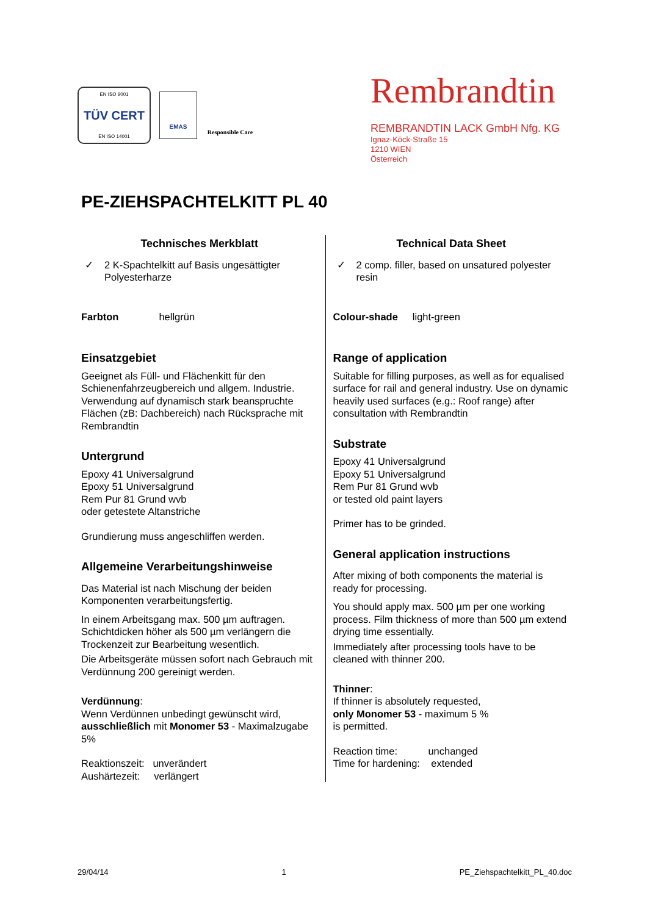EN ISO 9001
TÜV CERT
EN ISO 14001
EMAS
Responsible Care
Rembrandtin
REMBRANDTIN LACK GmbH Nfg. KG
Ignaz-Köck-Straße 15
1210 WIEN
Österreich
PE-ZIEHSPACHTELKITT PL 40
Technisches Merkblatt
✓ 2 K-Spachtelkitt auf Basis ungesättigter Polyesterharze
Farbton hellgrün
Einsatzgebiet
Geeignet als Füll- und Flächenkitt für den Schienenfahrzeugbereich und allgem. Industrie. Verwendung auf dynamisch stark beanspruchte Flächen (zB: Dachbereich) nach Rücksprache mit Rembrandtin
Untergrund
Epoxy 41 Universalgrund
Epoxy 51 Universalgrund
Rem Pur 81 Grund wvb
oder getestete Altanstriche
Grundierung muss angeschliffen werden.
Allgemeine Verarbeitungshinweise
Das Material ist nach Mischung der beiden Komponenten verarbeitungsfertig.
In einem Arbeitsgang max. 500 µm auftragen. Schichtdicken höher als 500 µm verlängern die Trockenzeit zur Bearbeitung wesentlich.
Die Arbeitsgeräte müssen sofort nach Gebrauch mit Verdünnung 200 gereinigt werden.
Verdünnung:
Wenn Verdünnen unbedingt gewünscht wird, ausschließlich mit Monomer 53 - Maximalzugabe 5%
Reaktionszeit: unverändert
Aushärtezeit: verlängert
Technical Data Sheet
✓ 2 comp. filler, based on unsatured polyester resin
Colour-shade light-green
Range of application
Suitable for filling purposes, as well as for equalised surface for rail and general industry. Use on dynamic heavily used surfaces (e.g.: Roof range) after consultation with Rembrandtin
Substrate
Epoxy 41 Universalgrund
Epoxy 51 Universalgrund
Rem Pur 81 Grund wvb
or tested old paint layers
Primer has to be grinded.
General application instructions
After mixing of both components the material is ready for processing.
You should apply max. 500 µm per one working process. Film thickness of more than 500 µm extend drying time essentially.
Immediately after processing tools have to be cleaned with thinner 200.
Thinner:
If thinner is absolutely requested,
only Monomer 53 - maximum 5 %
is permitted.
Reaction time: unchanged
Time for hardening: extended
29/04/14 1 PE_Ziehspachtelkitt_PL_40.doc